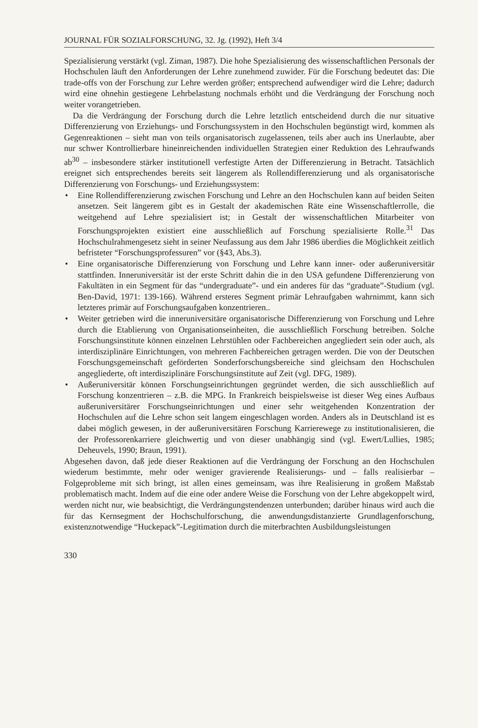JOURNAL FÜR SOZIALFORSCHUNG, 32. Jg. (1992), Heft 3/4
Spezialisierung verstärkt (vgl. Ziman, 1987). Die hohe Spezialisierung des wissenschaftlichen Personals der Hochschulen läuft den Anforderungen der Lehre zunehmend zuwider. Für die Forschung bedeutet das: Die trade-offs von der Forschung zur Lehre werden größer; entsprechend aufwendiger wird die Lehre; dadurch wird eine ohnehin gestiegene Lehrbelastung nochmals erhöht und die Verdrängung der Forschung noch weiter vorangetrieben.
Da die Verdrängung der Forschung durch die Lehre letztlich entscheidend durch die nur situative Differenzierung von Erziehungs- und Forschungssystem in den Hochschulen begünstigt wird, kommen als Gegenreaktionen – sieht man von teils organisatorisch zugelassenen, teils aber auch ins Unerlaubte, aber nur schwer Kontrollierbare hineinreichenden individuellen Strategien einer Reduktion des Lehraufwands ab<sup>30</sup> – insbesondere stärker institutionell verfestigte Arten der Differenzierung in Betracht. Tatsächlich ereignet sich entsprechendes bereits seit längerem als Rollendifferenzierung und als organisatorische Differenzierung von Forschungs- und Erziehungssystem:
• Eine Rollendifferenzierung zwischen Forschung und Lehre an den Hochschulen kann auf beiden Seiten ansetzen. Seit längerem gibt es in Gestalt der akademischen Räte eine Wissenschaftlerrolle, die weitgehend auf Lehre spezialisiert ist; in Gestalt der wissenschaftlichen Mitarbeiter von Forschungsprojekten existiert eine ausschließlich auf Forschung spezialisierte Rolle.<sup>31</sup> Das Hochschulrahmengesetz sieht in seiner Neufassung aus dem Jahr 1986 überdies die Möglichkeit zeitlich befristeter “Forschungsprofessuren” vor (§43, Abs.3).
• Eine organisatorische Differenzierung von Forschung und Lehre kann inner- oder außeruniversitär stattfinden. Inneruniversitär ist der erste Schritt dahin die in den USA gefundene Differenzierung von Fakultäten in ein Segment für das “undergraduate”- und ein anderes für das “graduate”-Studium (vgl. Ben-David, 1971: 139-166). Während ersteres Segment primär Lehraufgaben wahrnimmt, kann sich letzteres primär auf Forschungsaufgaben konzentrieren..
• Weiter getrieben wird die inneruniversitäre organisatorische Differenzierung von Forschung und Lehre durch die Etablierung von Organisationseinheiten, die ausschließlich Forschung betreiben. Solche Forschungsinstitute können einzelnen Lehrstühlen oder Fachbereichen angegliedert sein oder auch, als interdisziplinäre Einrichtungen, von mehreren Fachbereichen getragen werden. Die von der Deutschen Forschungsgemeinschaft geförderten Sonderforschungsbereiche sind gleichsam den Hochschulen angegliederte, oft interdisziplinäre Forschungsinstitute auf Zeit (vgl. DFG, 1989).
• Außeruniversitär können Forschungseinrichtungen gegründet werden, die sich ausschließlich auf Forschung konzentrieren – z.B. die MPG. In Frankreich beispielsweise ist dieser Weg eines Aufbaus außeruniversitärer Forschungseinrichtungen und einer sehr weitgehenden Konzentration der Hochschulen auf die Lehre schon seit langem eingeschlagen worden. Anders als in Deutschland ist es dabei möglich gewesen, in der außeruniversitären Forschung Karrierewege zu institutionalisieren, die der Professorenkarriere gleichwertig und von dieser unabhängig sind (vgl. Ewert/Lullies, 1985; Deheuvels, 1990; Braun, 1991).
Abgesehen davon, daß jede dieser Reaktionen auf die Verdrängung der Forschung an den Hochschulen wiederum bestimmte, mehr oder weniger gravierende Realisierungs- und – falls realisierbar – Folgeprobleme mit sich bringt, ist allen eines gemeinsam, was ihre Realisierung in großem Maßstab problematisch macht. Indem auf die eine oder andere Weise die Forschung von der Lehre abgekoppelt wird, werden nicht nur, wie beabsichtigt, die Verdrängungstendenzen unterbunden; darüber hinaus wird auch die für das Kernsegment der Hochschulforschung, die anwendungsdistanzierte Grundlagenforschung, existenznotwendige “Huckepack”-Legitimation durch die miterbrachten Ausbildungsleistungen
330